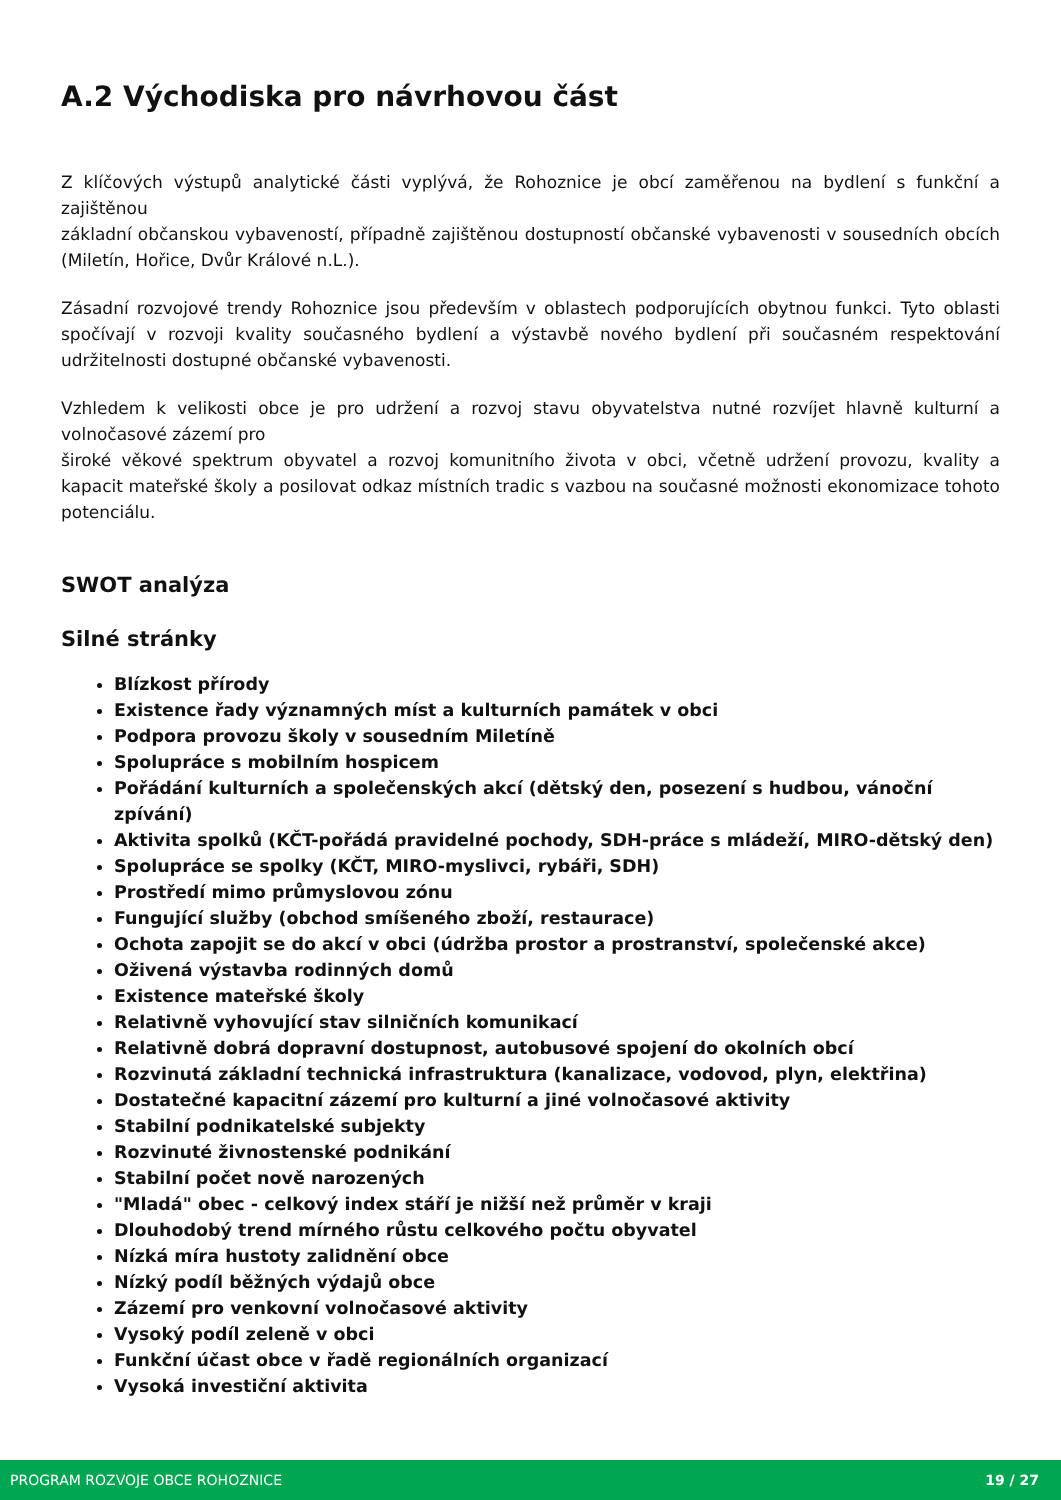A.2 Východiska pro návrhovou část
Z klíčových výstupů analytické části vyplývá, že Rohoznice je obcí zaměřenou na bydlení s funkční a zajištěnou
základní občanskou vybaveností, případně zajištěnou dostupností občanské vybavenosti v sousedních obcích (Miletín, Hořice, Dvůr Králové n.L.).
Zásadní rozvojové trendy Rohoznice jsou především v oblastech podporujících obytnou funkci. Tyto oblasti spočívají v rozvoji kvality současného bydlení a výstavbě nového bydlení při současném respektování udržitelnosti dostupné občanské vybavenosti.
Vzhledem k velikosti obce je pro udržení a rozvoj stavu obyvatelstva nutné rozvíjet hlavně kulturní a volnočasové zázemí pro
široké věkové spektrum obyvatel a rozvoj komunitního života v obci, včetně udržení provozu, kvality a kapacit mateřské školy a posilovat odkaz místních tradic s vazbou na současné možnosti ekonomizace tohoto potenciálu.
SWOT analýza
Silné stránky
Blízkost přírody
Existence řady významných míst a kulturních památek v obci
Podpora provozu školy v sousedním Miletíně
Spolupráce s mobilním hospicem
Pořádání kulturních a společenských akcí (dětský den, posezení s hudbou, vánoční zpívání)
Aktivita spolků (KČT-pořádá pravidelné pochody, SDH-práce s mládeží, MIRO-dětský den)
Spolupráce se spolky (KČT, MIRO-myslivci, rybáři, SDH)
Prostředí mimo průmyslovou zónu
Fungující služby (obchod smíšeného zboží, restaurace)
Ochota zapojit se do akcí v obci (údržba prostor a prostranství, společenské akce)
Oživená výstavba rodinných domů
Existence mateřské školy
Relativně vyhovující stav silničních komunikací
Relativně dobrá dopravní dostupnost, autobusové spojení do okolních obcí
Rozvinutá základní technická infrastruktura (kanalizace, vodovod, plyn, elektřina)
Dostatečné kapacitní zázemí pro kulturní a jiné volnočasové aktivity
Stabilní podnikatelské subjekty
Rozvinuté živnostenské podnikání
Stabilní počet nově narozených
"Mladá" obec - celkový index stáří je nižší než průměr v kraji
Dlouhodobý trend mírného růstu celkového počtu obyvatel
Nízká míra hustoty zalidnění obce
Nízký podíl běžných výdajů obce
Zázemí pro venkovní volnočasové aktivity
Vysoký podíl zeleně v obci
Funkční účast obce v řadě regionálních organizací
Vysoká investiční aktivita
PROGRAM ROZVOJE OBCE ROHOZNICE 19 / 27